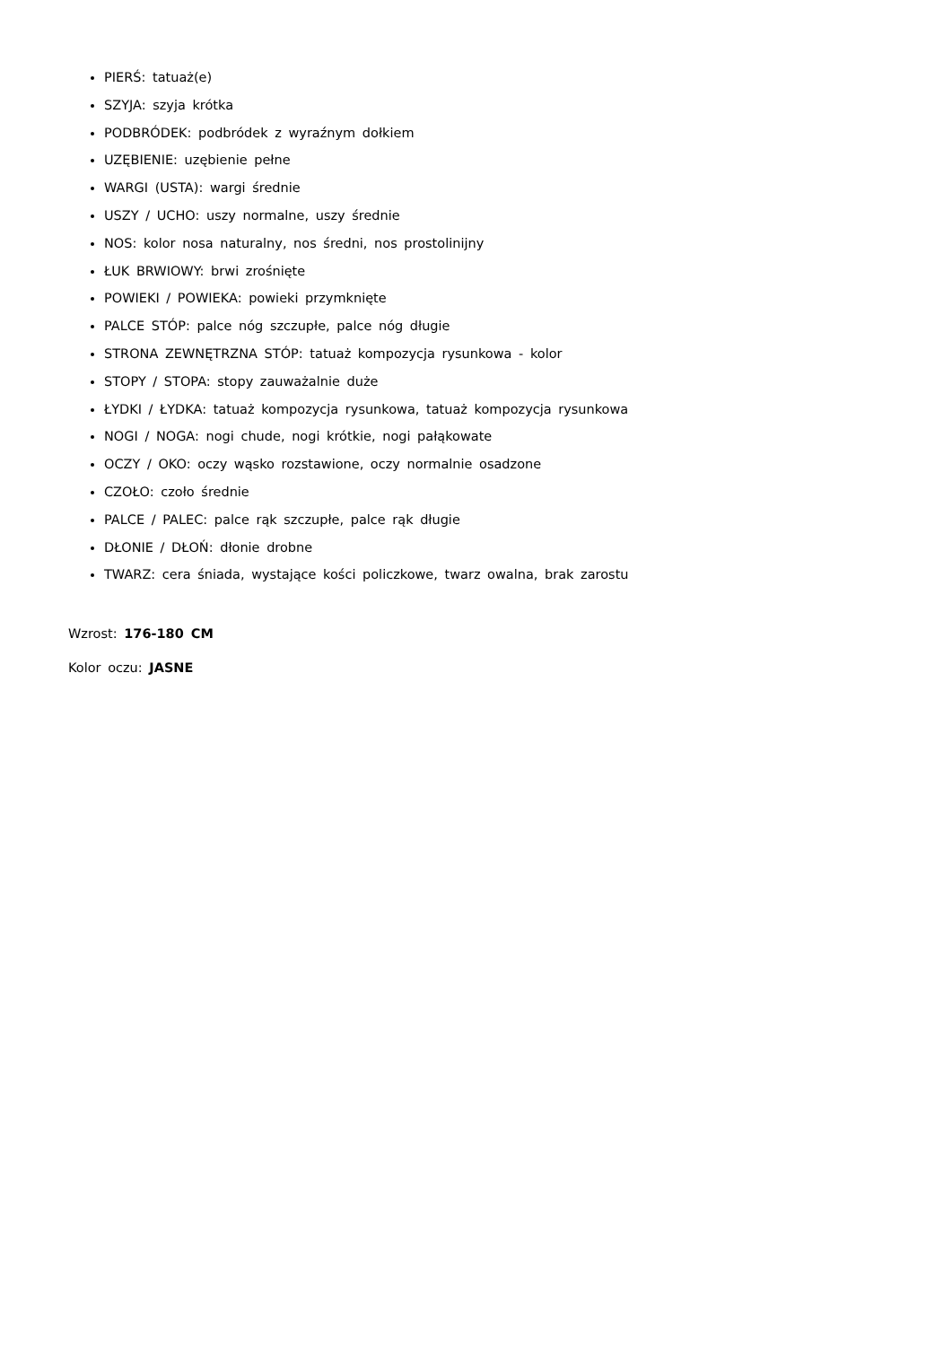PIERŚ: tatuaż(e)
SZYJA: szyja krótka
PODBRÓDEK: podbródek z wyraźnym dołkiem
UZĘBIENIE: uzębienie pełne
WARGI (USTA): wargi średnie
USZY / UCHO: uszy normalne, uszy średnie
NOS: kolor nosa naturalny, nos średni, nos prostolinijny
ŁUK BRWIOWY: brwi zrośnięte
POWIEKI / POWIEKA: powieki przymknięte
PALCE STÓP: palce nóg szczupłe, palce nóg długie
STRONA ZEWNĘTRZNA STÓP: tatuaż kompozycja rysunkowa - kolor
STOPY / STOPA: stopy zauważalnie duże
ŁYDKI / ŁYDKA: tatuaż kompozycja rysunkowa, tatuaż kompozycja rysunkowa
NOGI / NOGA: nogi chude, nogi krótkie, nogi pałąkowate
OCZY / OKO: oczy wąsko rozstawione, oczy normalnie osadzone
CZOŁO: czoło średnie
PALCE / PALEC: palce rąk szczupłe, palce rąk długie
DŁONIE / DŁOŃ: dłonie drobne
TWARZ: cera śniada, wystające kości policzkowe, twarz owalna, brak zarostu
Wzrost: 176-180 CM
Kolor oczu: JASNE